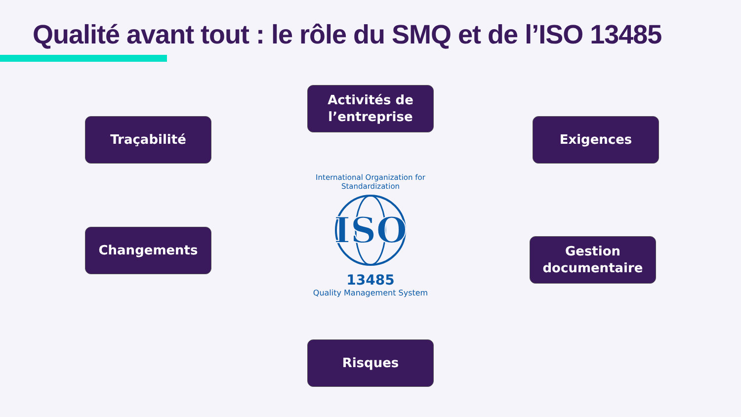Qualité avant tout : le rôle du SMQ et de l’ISO 13485
Activités de l’entreprise
Traçabilité Exigences
Changements
Gestion documentaire
Risques
International Organization for Standardization
ISO
13485
Quality Management System